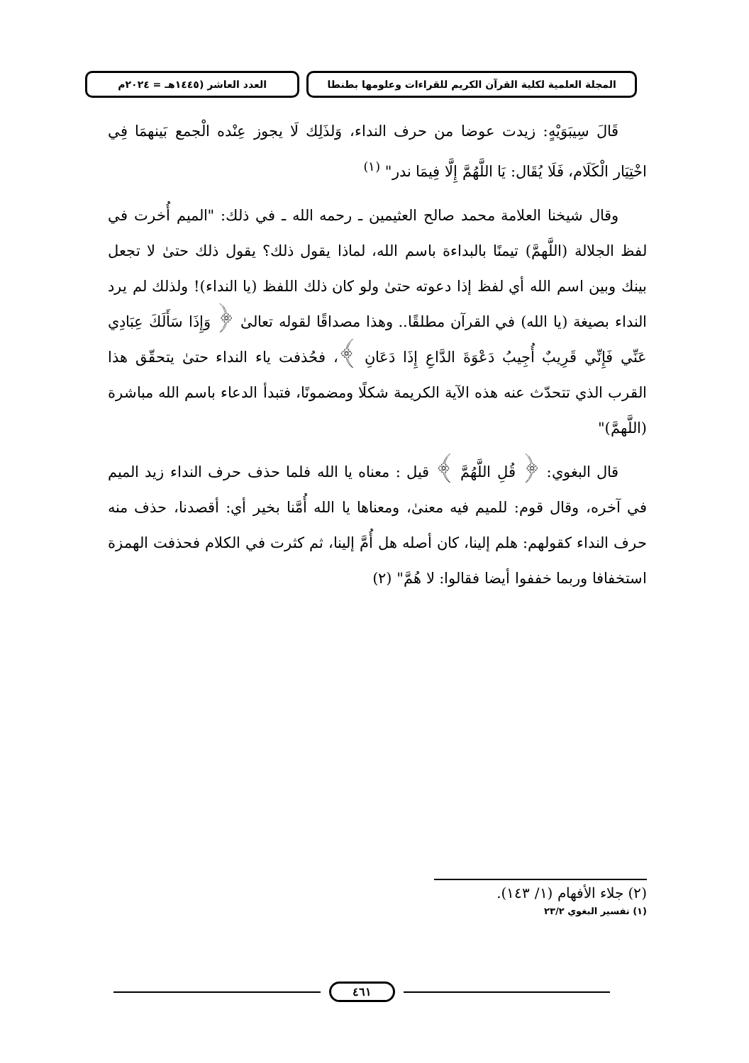المجلة العلمية لكلية القرآن الكريم للقراءات وعلومها بطنطا
العدد العاشر (١٤٤٥هـ = ٢٠٢٤م
قَالَ سِيبَوَيْهٍ: زيدت عوضا من حرف النداء، وَلذَلِك لَا يجوز عِنْده الْجمع بَينهمَا فِي اخْتِيَار الْكَلَام، فَلَا يُقَال: يَا اللَّهُمَّ إِلَّا فِيمَا ندر" <sup>(١)</sup>
وقال شيخنا العلامة محمد صالح العثيمين ـ رحمه الله ـ في ذلك: "الميم أُخرت في لفظ الجلالة (اللَّهمَّ) تيمنًا بالبداءة باسم الله، لماذا يقول ذلك؟ يقول ذلك حتىٰ لا تجعل بينك وبين اسم الله أي لفظ إذا دعوته حتىٰ ولو كان ذلك اللفظ (يا النداء)! ولذلك لم يرد النداء بصيغة (يا الله) في القرآن مطلقًا.. وهذا مصداقًا لقوله تعالىٰ ﴿ وَإِذَا سَأَلَكَ عِبَادِي عَنِّي فَإِنِّي قَرِيبٌ أُجِيبُ دَعْوَةَ الدَّاعِ إِذَا دَعَانِ ﴾، فحُذفت ياء النداء حتىٰ يتحقّق هذا القرب الذي تتحدّث عنه هذه الآية الكريمة شكلًا ومضمونًا، فتبدأ الدعاء باسم الله مباشرة (اللَّهمَّ)"
قال البغوي: ﴿ قُلِ اللَّهُمَّ ﴾ قيل : معناه يا الله فلما حذف حرف النداء زيد الميم في آخره، وقال قوم: للميم فيه معنىٰ، ومعناها يا الله أُمَّنا بخير أي: أقصدنا، حذف منه حرف النداء كقولهم: هلم إلينا، كان أصله هل أُمَّ إلينا، ثم كثرت في الكلام فحذفت الهمزة استخفافا وربما خففوا أيضا فقالوا: لا هُمَّ" (٢)
(٢) جلاء الأفهام (١/ ١٤٣).
(١) تفسير البغوي ٢٣/٢
٤٦١